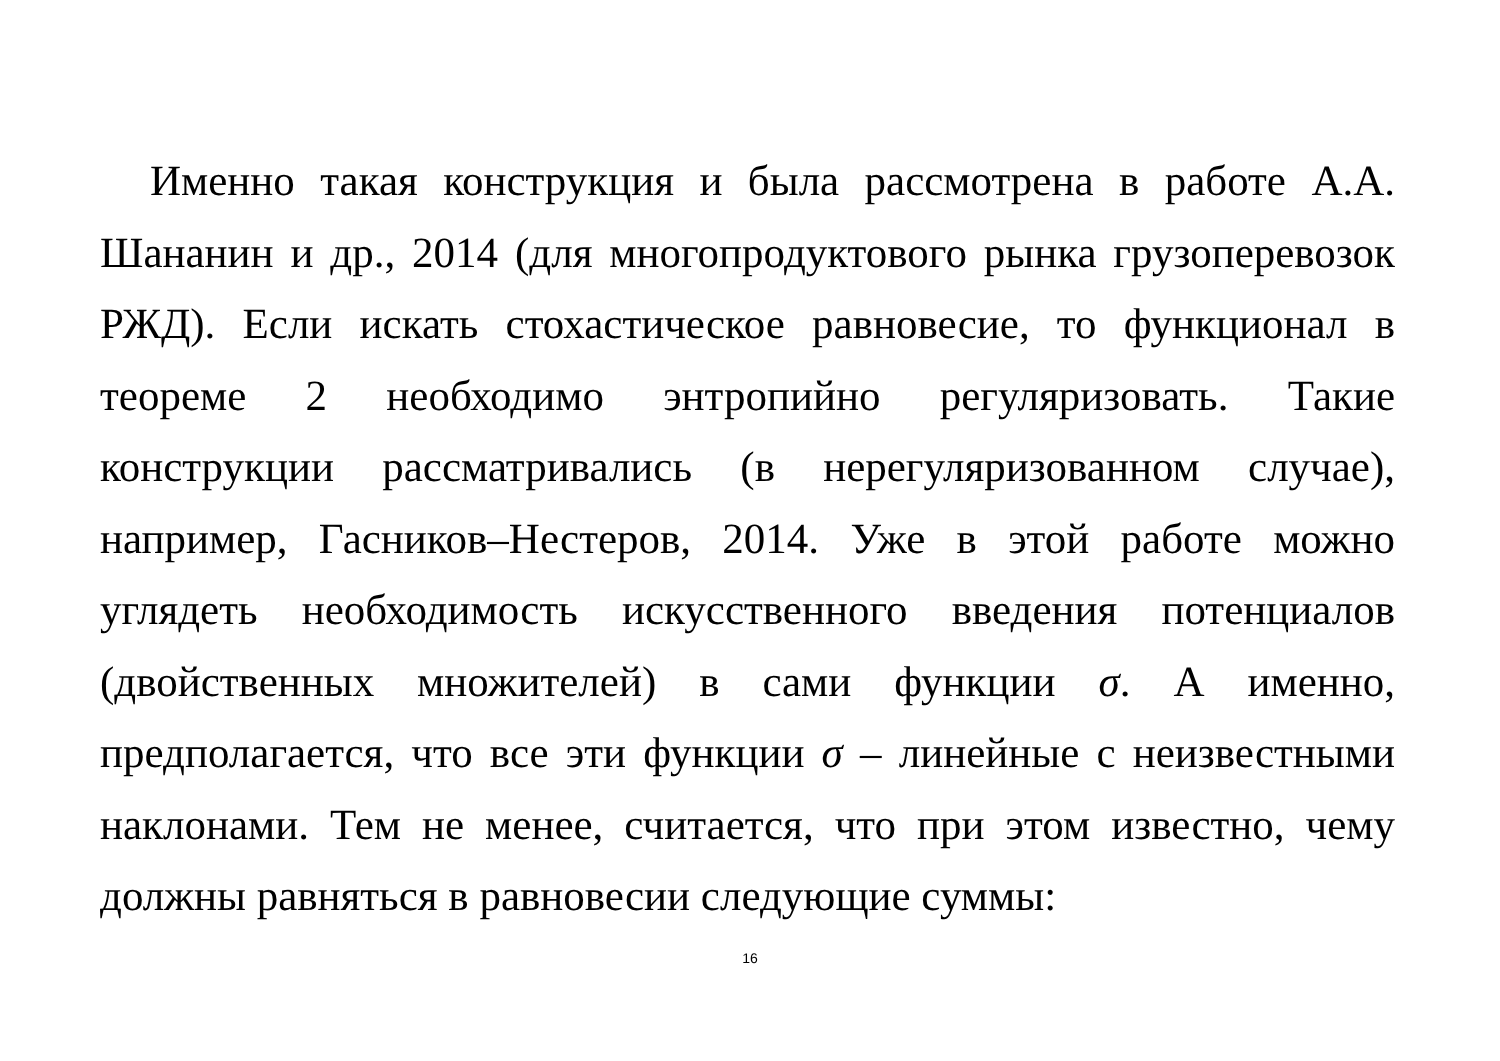Именно такая конструкция и была рассмотрена в работе А.А. Шананин и др., 2014 (для многопродуктового рынка грузоперевозок РЖД). Если искать стохастическое равновесие, то функционал в теореме 2 необходимо энтропийно регуляризовать. Такие конструкции рассматривались (в нерегуляризованном случае), например, Гасников–Нестеров, 2014. Уже в этой работе можно углядеть необходимость искусственного введения потенциалов (двойственных множителей) в сами функции σ. А именно, предполагается, что все эти функции σ – линейные с неизвестными наклонами. Тем не менее, считается, что при этом известно, чему должны равняться в равновесии следующие суммы:
16